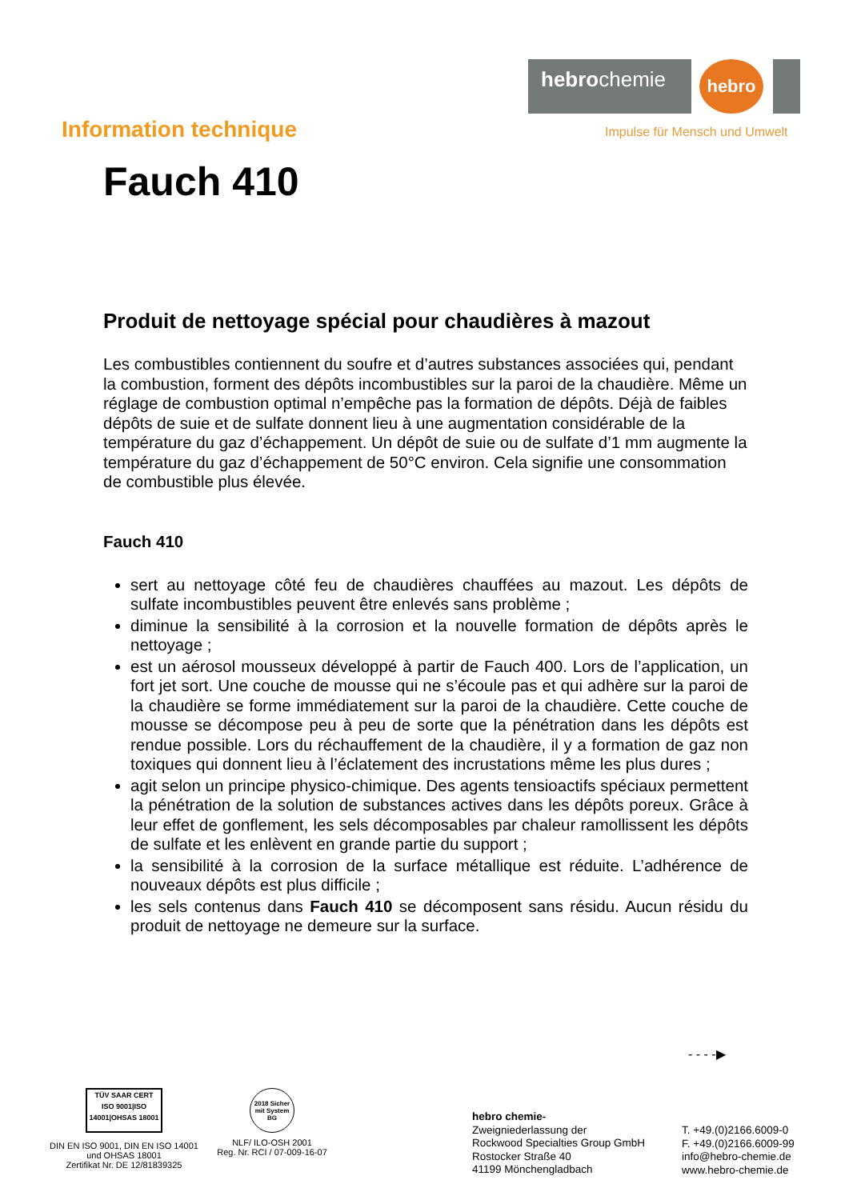hebrochemie
hebro
Impulse für Mensch und Umwelt
Information technique
Fauch 410
Produit de nettoyage spécial pour chaudières à mazout
Les combustibles contiennent du soufre et d’autres substances associées qui, pendant la combustion, forment des dépôts incombustibles sur la paroi de la chaudière. Même un réglage de combustion optimal n’empêche pas la formation de dépôts. Déjà de faibles dépôts de suie et de sulfate donnent lieu à une augmentation considérable de la température du gaz d’échappement. Un dépôt de suie ou de sulfate d’1 mm augmente la température du gaz d’échappement de 50°C environ. Cela signifie une consommation de combustible plus élevée.
Fauch 410
sert au nettoyage côté feu de chaudières chauffées au mazout. Les dépôts de sulfate incombustibles peuvent être enlevés sans problème ;
diminue la sensibilité à la corrosion et la nouvelle formation de dépôts après le nettoyage ;
est un aérosol mousseux développé à partir de Fauch 400. Lors de l’application, un fort jet sort. Une couche de mousse qui ne s’écoule pas et qui adhère sur la paroi de la chaudière se forme immédiatement sur la paroi de la chaudière. Cette couche de mousse se décompose peu à peu de sorte que la pénétration dans les dépôts est rendue possible. Lors du réchauffement de la chaudière, il y a formation de gaz non toxiques qui donnent lieu à l’éclatement des incrustations même les plus dures ;
agit selon un principe physico-chimique. Des agents tensioactifs spéciaux permettent la pénétration de la solution de substances actives dans les dépôts poreux. Grâce à leur effet de gonflement, les sels décomposables par chaleur ramollissent les dépôts de sulfate et les enlèvent en grande partie du support ;
la sensibilité à la corrosion de la surface métallique est réduite. L’adhérence de nouveaux dépôts est plus difficile ;
les sels contenus dans Fauch 410 se décomposent sans résidu. Aucun résidu du produit de nettoyage ne demeure sur la surface.
- - - -▶
TÜV SAAR CERT
ISO 9001|ISO 14001|OHSAS 18001
DIN EN ISO 9001, DIN EN ISO 14001
und OHSAS 18001
Zertifikat Nr. DE 12/81839325
2018 Sicher mit System BG
NLF/ ILO-OSH 2001
Reg. Nr. RCI / 07-009-16-07
hebro chemie-
Zweigniederlassung der
Rockwood Specialties Group GmbH
Rostocker Straße 40
41199 Mönchengladbach
T. +49.(0)2166.6009-0
F. +49.(0)2166.6009-99
info@hebro-chemie.de
www.hebro-chemie.de